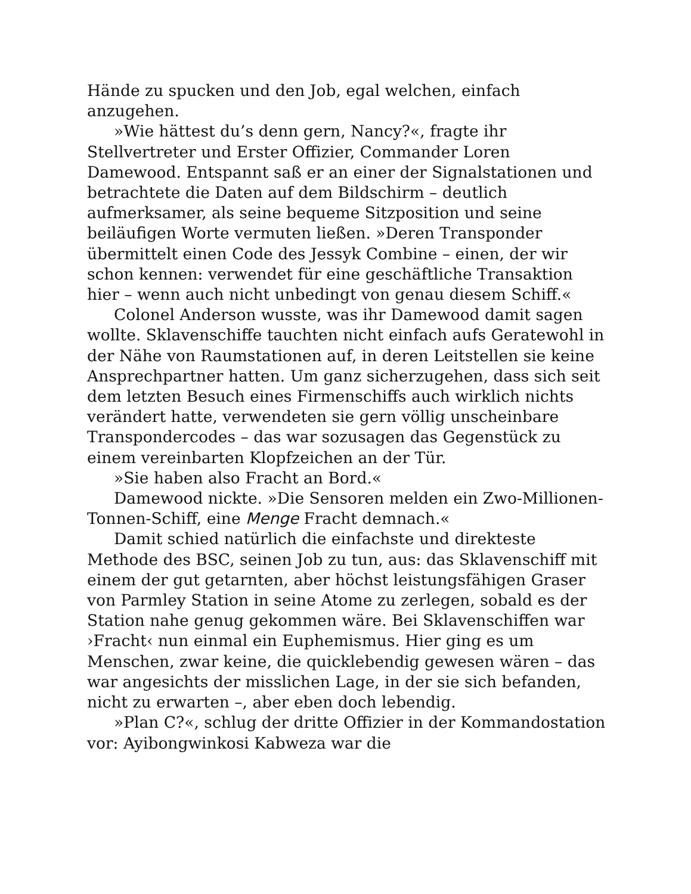Hände zu spucken und den Job, egal welchen, einfach anzugehen.
»Wie hättest du’s denn gern, Nancy?«, fragte ihr Stellvertreter und Erster Offizier, Commander Loren Damewood. Entspannt saß er an einer der Signalstationen und betrachtete die Daten auf dem Bildschirm – deutlich aufmerksamer, als seine bequeme Sitzposition und seine beiläufigen Worte vermuten ließen. »Deren Transponder übermittelt einen Code des Jessyk Combine – einen, der wir schon kennen: verwendet für eine geschäftliche Transaktion hier – wenn auch nicht unbedingt von genau diesem Schiff.«
Colonel Anderson wusste, was ihr Damewood damit sagen wollte. Sklavenschiffe tauchten nicht einfach aufs Geratewohl in der Nähe von Raumstationen auf, in deren Leitstellen sie keine Ansprechpartner hatten. Um ganz sicherzugehen, dass sich seit dem letzten Besuch eines Firmenschiffs auch wirklich nichts verändert hatte, verwendeten sie gern völlig unscheinbare Transpondercodes – das war sozusagen das Gegenstück zu einem vereinbarten Klopfzeichen an der Tür.
»Sie haben also Fracht an Bord.«
Damewood nickte. »Die Sensoren melden ein Zwo-Millionen-Tonnen-Schiff, eine Menge Fracht demnach.«
Damit schied natürlich die einfachste und direkteste Methode des BSC, seinen Job zu tun, aus: das Sklavenschiff mit einem der gut getarnten, aber höchst leistungsfähigen Graser von Parmley Station in seine Atome zu zerlegen, sobald es der Station nahe genug gekommen wäre. Bei Sklavenschiffen war ›Fracht‹ nun einmal ein Euphemismus. Hier ging es um Menschen, zwar keine, die quicklebendig gewesen wären – das war angesichts der misslichen Lage, in der sie sich befanden, nicht zu erwarten –, aber eben doch lebendig.
»Plan C?«, schlug der dritte Offizier in der Kommandostation vor: Ayibongwinkosi Kabweza war die